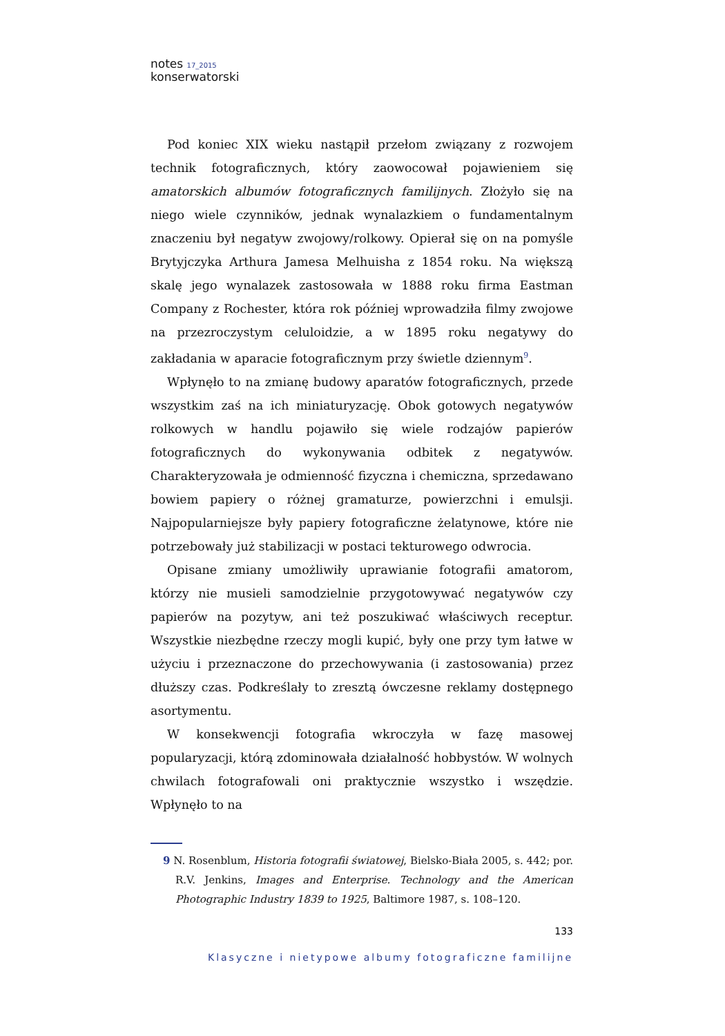notes 17_2015
konserwatorski
Pod koniec XIX wieku nastąpił przełom związany z rozwojem technik fotograficznych, który zaowocował pojawieniem się amatorskich albumów fotograficznych familijnych. Złożyło się na niego wiele czynników, jednak wynalazkiem o fundamentalnym znaczeniu był negatyw zwojowy/rolkowy. Opierał się on na pomyśle Brytyjczyka Arthura Jamesa Melhuisha z 1854 roku. Na większą skalę jego wynalazek zastosowała w 1888 roku firma Eastman Company z Rochester, która rok później wprowadziła filmy zwojowe na przezroczystym celuloidzie, a w 1895 roku negatywy do zakładania w aparacie fotograficznym przy świetle dziennym<sup>9</sup>.
Wpłynęło to na zmianę budowy aparatów fotograficznych, przede wszystkim zaś na ich miniaturyzację. Obok gotowych negatywów rolkowych w handlu pojawiło się wiele rodzajów papierów fotograficznych do wykonywania odbitek z negatywów. Charakteryzowała je odmienność fizyczna i chemiczna, sprzedawano bowiem papiery o różnej gramaturze, powierzchni i emulsji. Najpopularniejsze były papiery fotograficzne żelatynowe, które nie potrzebowały już stabilizacji w postaci tekturowego odwrocia.
Opisane zmiany umożliwiły uprawianie fotografii amatorom, którzy nie musieli samodzielnie przygotowywać negatywów czy papierów na pozytyw, ani też poszukiwać właściwych receptur. Wszystkie niezbędne rzeczy mogli kupić, były one przy tym łatwe w użyciu i przeznaczone do przechowywania (i zastosowania) przez dłuższy czas. Podkreślały to zresztą ówczesne reklamy dostępnego asortymentu.
W konsekwencji fotografia wkroczyła w fazę masowej popularyzacji, którą zdominowała działalność hobbystów. W wolnych chwilach fotografowali oni praktycznie wszystko i wszędzie. Wpłynęło to na
9 N. Rosenblum, Historia fotografii światowej, Bielsko-Biała 2005, s. 442; por. R.V. Jenkins, Images and Enterprise. Technology and the American Photographic Industry 1839 to 1925, Baltimore 1987, s. 108–120.
133
Klasyczne i nietypowe albumy fotograficzne familijne